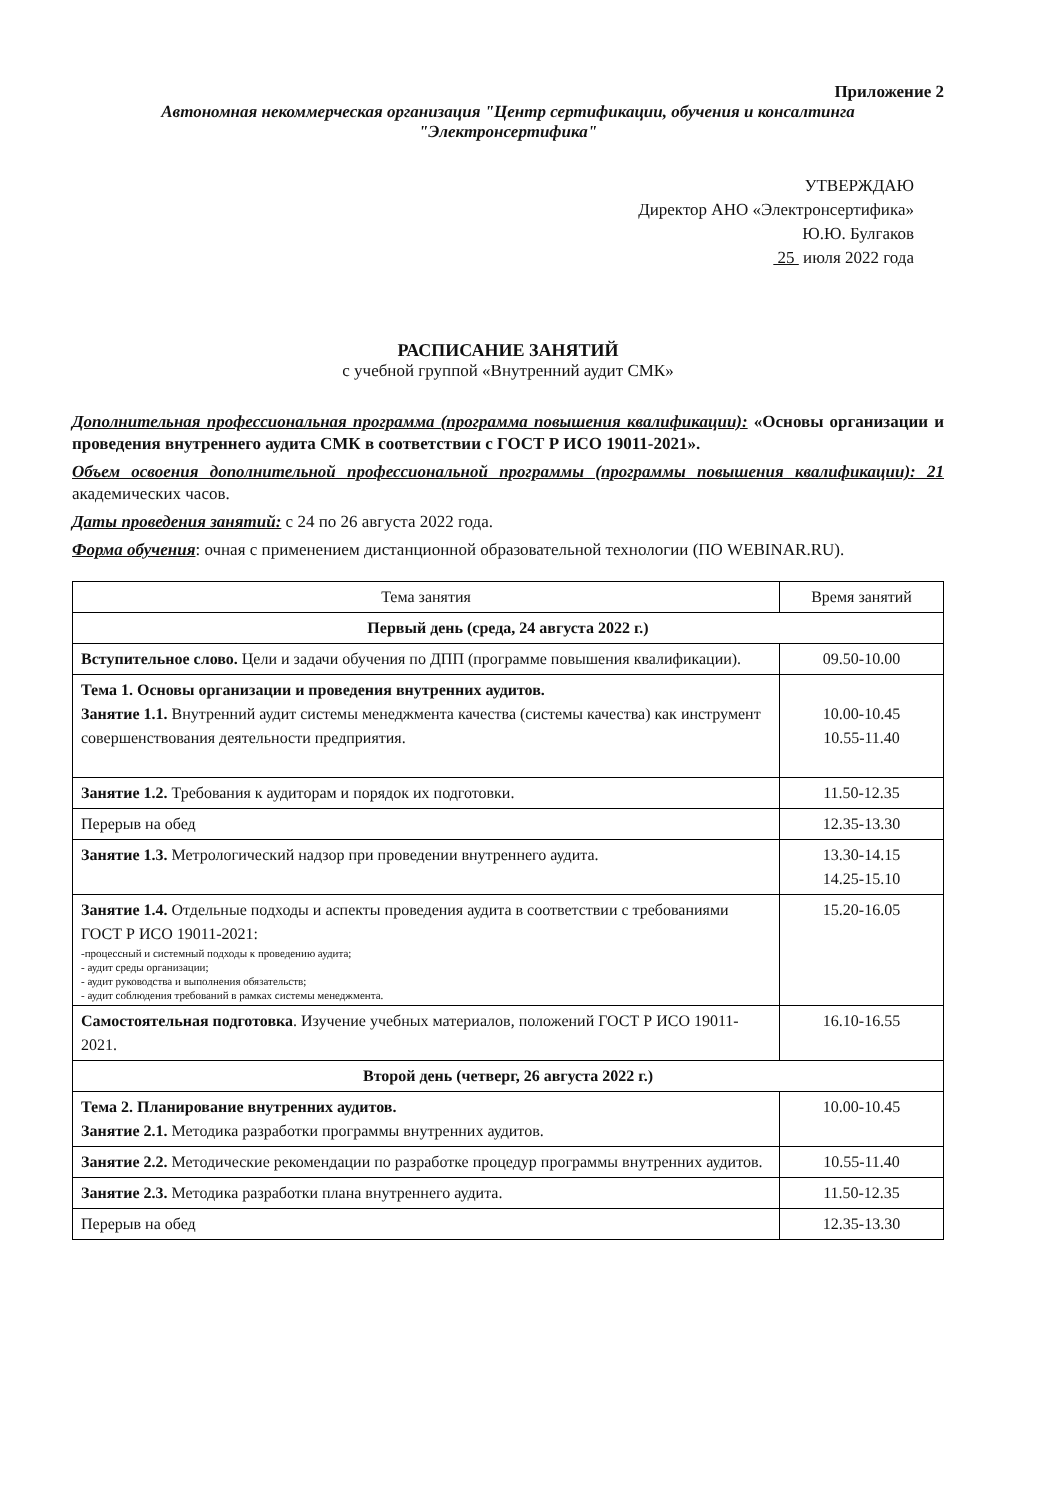Приложение 2
Автономная некоммерческая организация "Центр сертификации, обучения и консалтинга "Электронсертифика"
УТВЕРЖДАЮ
Директор АНО «Электронсертифика»
Ю.Ю. Булгаков
25 июля 2022 года
РАСПИСАНИЕ ЗАНЯТИЙ
с учебной группой «Внутренний аудит СМК»
Дополнительная профессиональная программа (программа повышения квалификации): «Основы организации и проведения внутреннего аудита СМК в соответствии с ГОСТ Р ИСО 19011-2021».
Объем освоения дополнительной профессиональной программы (программы повышения квалификации): 21 академических часов.
Даты проведения занятий: с 24 по 26 августа 2022 года.
Форма обучения: очная с применением дистанционной образовательной технологии (ПО WEBINAR.RU).
| Тема занятия | Время занятий |
| --- | --- |
| Первый день (среда, 24 августа 2022 г.) | |
| Вступительное слово. Цели и задачи обучения по ДПП (программе повышения квалификации). | 09.50-10.00 |
| Тема 1. Основы организации и проведения внутренних аудитов. Занятие 1.1. Внутренний аудит системы менеджмента качества (системы качества) как инструмент совершенствования деятельности предприятия. | 10.00-10.45 10.55-11.40 |
| Занятие 1.2. Требования к аудиторам и порядок их подготовки. | 11.50-12.35 |
| Перерыв на обед | 12.35-13.30 |
| Занятие 1.3. Метрологический надзор при проведении внутреннего аудита. | 13.30-14.15 14.25-15.10 |
| Занятие 1.4. Отдельные подходы и аспекты проведения аудита в соответствии с требованиями ГОСТ Р ИСО 19011-2021: -процессный и системный подходы к проведению аудита; - аудит среды организации; - аудит руководства и выполнения обязательств; - аудит соблюдения требований в рамках системы менеджмента. | 15.20-16.05 |
| Самостоятельная подготовка . Изучение учебных материалов, положений ГОСТ Р ИСО 19011-2021. | 16.10-16.55 |
| Второй день (четверг, 26 августа 2022 г.) | |
| Тема 2. Планирование внутренних аудитов. Занятие 2.1. Методика разработки программы внутренних аудитов. | 10.00-10.45 |
| Занятие 2.2. Методические рекомендации по разработке процедур программы внутренних аудитов. | 10.55-11.40 |
| Занятие 2.3. Методика разработки плана внутреннего аудита. | 11.50-12.35 |
| Перерыв на обед | 12.35-13.30 |